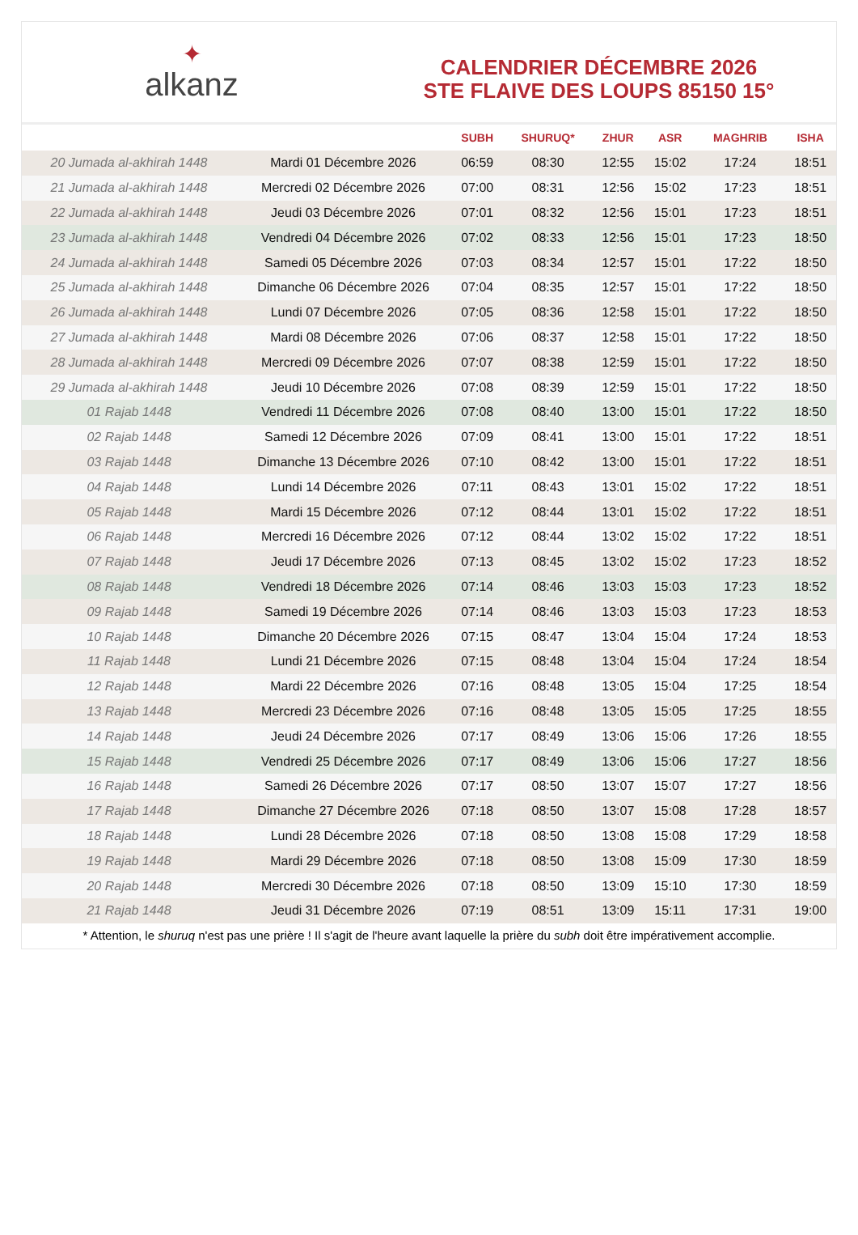✦
alkanz
CALENDRIER DÉCEMBRE 2026
STE FLAIVE DES LOUPS 85150 15°
| | | SUBH | SHURUQ* | ZHUR | ASR | MAGHRIB | ISHA |
| --- | --- | --- | --- | --- | --- | --- | --- |
| 20 Jumada al-akhirah 1448 | Mardi 01 Décembre 2026 | 06:59 | 08:30 | 12:55 | 15:02 | 17:24 | 18:51 |
| 21 Jumada al-akhirah 1448 | Mercredi 02 Décembre 2026 | 07:00 | 08:31 | 12:56 | 15:02 | 17:23 | 18:51 |
| 22 Jumada al-akhirah 1448 | Jeudi 03 Décembre 2026 | 07:01 | 08:32 | 12:56 | 15:01 | 17:23 | 18:51 |
| 23 Jumada al-akhirah 1448 | Vendredi 04 Décembre 2026 | 07:02 | 08:33 | 12:56 | 15:01 | 17:23 | 18:50 |
| 24 Jumada al-akhirah 1448 | Samedi 05 Décembre 2026 | 07:03 | 08:34 | 12:57 | 15:01 | 17:22 | 18:50 |
| 25 Jumada al-akhirah 1448 | Dimanche 06 Décembre 2026 | 07:04 | 08:35 | 12:57 | 15:01 | 17:22 | 18:50 |
| 26 Jumada al-akhirah 1448 | Lundi 07 Décembre 2026 | 07:05 | 08:36 | 12:58 | 15:01 | 17:22 | 18:50 |
| 27 Jumada al-akhirah 1448 | Mardi 08 Décembre 2026 | 07:06 | 08:37 | 12:58 | 15:01 | 17:22 | 18:50 |
| 28 Jumada al-akhirah 1448 | Mercredi 09 Décembre 2026 | 07:07 | 08:38 | 12:59 | 15:01 | 17:22 | 18:50 |
| 29 Jumada al-akhirah 1448 | Jeudi 10 Décembre 2026 | 07:08 | 08:39 | 12:59 | 15:01 | 17:22 | 18:50 |
| 01 Rajab 1448 | Vendredi 11 Décembre 2026 | 07:08 | 08:40 | 13:00 | 15:01 | 17:22 | 18:50 |
| 02 Rajab 1448 | Samedi 12 Décembre 2026 | 07:09 | 08:41 | 13:00 | 15:01 | 17:22 | 18:51 |
| 03 Rajab 1448 | Dimanche 13 Décembre 2026 | 07:10 | 08:42 | 13:00 | 15:01 | 17:22 | 18:51 |
| 04 Rajab 1448 | Lundi 14 Décembre 2026 | 07:11 | 08:43 | 13:01 | 15:02 | 17:22 | 18:51 |
| 05 Rajab 1448 | Mardi 15 Décembre 2026 | 07:12 | 08:44 | 13:01 | 15:02 | 17:22 | 18:51 |
| 06 Rajab 1448 | Mercredi 16 Décembre 2026 | 07:12 | 08:44 | 13:02 | 15:02 | 17:22 | 18:51 |
| 07 Rajab 1448 | Jeudi 17 Décembre 2026 | 07:13 | 08:45 | 13:02 | 15:02 | 17:23 | 18:52 |
| 08 Rajab 1448 | Vendredi 18 Décembre 2026 | 07:14 | 08:46 | 13:03 | 15:03 | 17:23 | 18:52 |
| 09 Rajab 1448 | Samedi 19 Décembre 2026 | 07:14 | 08:46 | 13:03 | 15:03 | 17:23 | 18:53 |
| 10 Rajab 1448 | Dimanche 20 Décembre 2026 | 07:15 | 08:47 | 13:04 | 15:04 | 17:24 | 18:53 |
| 11 Rajab 1448 | Lundi 21 Décembre 2026 | 07:15 | 08:48 | 13:04 | 15:04 | 17:24 | 18:54 |
| 12 Rajab 1448 | Mardi 22 Décembre 2026 | 07:16 | 08:48 | 13:05 | 15:04 | 17:25 | 18:54 |
| 13 Rajab 1448 | Mercredi 23 Décembre 2026 | 07:16 | 08:48 | 13:05 | 15:05 | 17:25 | 18:55 |
| 14 Rajab 1448 | Jeudi 24 Décembre 2026 | 07:17 | 08:49 | 13:06 | 15:06 | 17:26 | 18:55 |
| 15 Rajab 1448 | Vendredi 25 Décembre 2026 | 07:17 | 08:49 | 13:06 | 15:06 | 17:27 | 18:56 |
| 16 Rajab 1448 | Samedi 26 Décembre 2026 | 07:17 | 08:50 | 13:07 | 15:07 | 17:27 | 18:56 |
| 17 Rajab 1448 | Dimanche 27 Décembre 2026 | 07:18 | 08:50 | 13:07 | 15:08 | 17:28 | 18:57 |
| 18 Rajab 1448 | Lundi 28 Décembre 2026 | 07:18 | 08:50 | 13:08 | 15:08 | 17:29 | 18:58 |
| 19 Rajab 1448 | Mardi 29 Décembre 2026 | 07:18 | 08:50 | 13:08 | 15:09 | 17:30 | 18:59 |
| 20 Rajab 1448 | Mercredi 30 Décembre 2026 | 07:18 | 08:50 | 13:09 | 15:10 | 17:30 | 18:59 |
| 21 Rajab 1448 | Jeudi 31 Décembre 2026 | 07:19 | 08:51 | 13:09 | 15:11 | 17:31 | 19:00 |
* Attention, le shuruq n'est pas une prière ! Il s'agit de l'heure avant laquelle la prière du subh doit être impérativement accomplie.